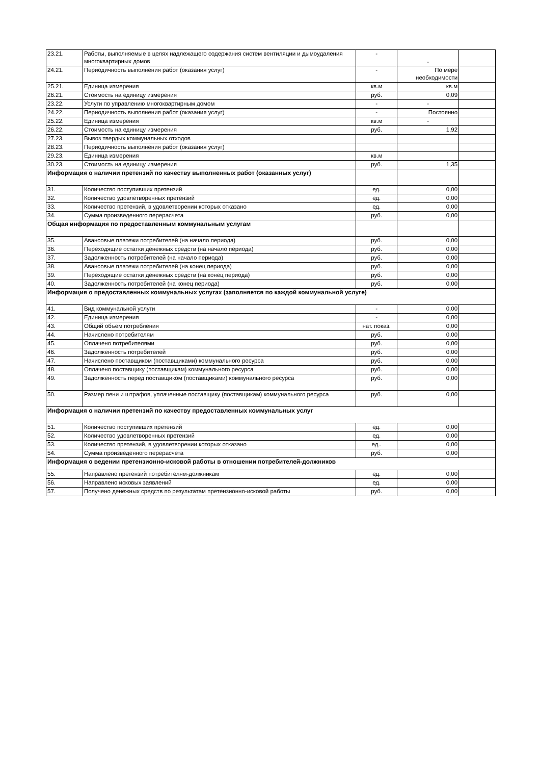| 23.21. | Работы, выполняемые в целях надлежащего содержания систем вентиляции и дымоудаления многоквартирных домов | - | - | |
| 24.21. | Периодичность выполнения работ (оказания услуг) | - | По мере необходимости | |
| 25.21. | Единица измерения | кв.м | кв.м | |
| 26.21. | Стоимость на единицу измерения | руб. | 0,09 | |
| 23.22. | Услуги по управлению многоквартирным домом | - | - | |
| 24.22. | Периодичность выполнения работ (оказания услуг) | - | Постоянно | |
| 25.22. | Единица измерения | кв.м | - | |
| 26.22. | Стоимость на единицу измерения | руб. | 1,92 | |
| 27.23. | Вывоз твердых коммунальных отходов | | | |
| 28.23. | Периодичность выполнения работ (оказания услуг) | | | |
| 29.23. | Единица измерения | кв.м | | |
| 30.23. | Стоимость на единицу измерения | руб. | 1,35 | |
| Информация о наличии претензий по качеству выполненных работ (оказанных услуг) | | | | |
| 31. | Количество поступивших претензий | ед. | 0,00 | |
| 32. | Количество удовлетворенных претензий | ед. | 0,00 | |
| 33. | Количество претензий, в удовлетворении которых отказано | ед. | 0,00 | |
| 34. | Сумма произведенного перерасчета | руб. | 0,00 | |
| Общая информация по предоставленным коммунальным услугам | | | | |
| 35. | Авансовые платежи потребителей (на начало периода) | руб. | 0,00 | |
| 36. | Переходящие остатки денежных средств (на начало периода) | руб. | 0,00 | |
| 37. | Задолженность потребителей (на начало периода) | руб. | 0,00 | |
| 38. | Авансовые платежи потребителей (на конец периода) | руб. | 0,00 | |
| 39. | Переходящие остатки денежных средств (на конец периода) | руб. | 0,00 | |
| 40. | Задолженность потребителей (на конец периода) | руб. | 0,00 | |
| Информация о предоставленных коммунальных услугах (заполняется по каждой коммунальной услуге) | | | | |
| 41. | Вид коммунальной услуги | - | 0,00 | |
| 42. | Единица измерения | - | 0,00 | |
| 43. | Общий объем потребления | нат. показ. | 0,00 | |
| 44. | Начислено потребителям | руб. | 0,00 | |
| 45. | Оплачено потребителями | руб. | 0,00 | |
| 46. | Задолженность потребителей | руб. | 0,00 | |
| 47. | Начислено поставщиком (поставщиками) коммунального ресурса | руб. | 0,00 | |
| 48. | Оплачено поставщику (поставщикам) коммунального ресурса | руб. | 0,00 | |
| 49. | Задолженность перед поставщиком (поставщиками) коммунального ресурса | руб. | 0,00 | |
| 50. | Размер пени и штрафов, уплаченные поставщику (поставщикам) коммунального ресурса | руб. | 0,00 | |
| Информация о наличии претензий по качеству предоставленных коммунальных услуг | | | | |
| 51. | Количество поступивших претензий | ед. | 0,00 | |
| 52. | Количество удовлетворенных претензий | ед. | 0,00 | |
| 53. | Количество претензий, в удовлетворении которых отказано | ед.. | 0,00 | |
| 54. | Сумма произведенного перерасчета | руб. | 0,00 | |
| Информация о ведении претензионно-исковой работы в отношении потребителей-должников | | | | |
| 55. | Направлено претензий потребителям-должникам | ед. | 0,00 | |
| 56. | Направлено исковых заявлений | ед. | 0,00 | |
| 57. | Получено денежных средств по результатам претензионно-исковой работы | руб. | 0,00 | |